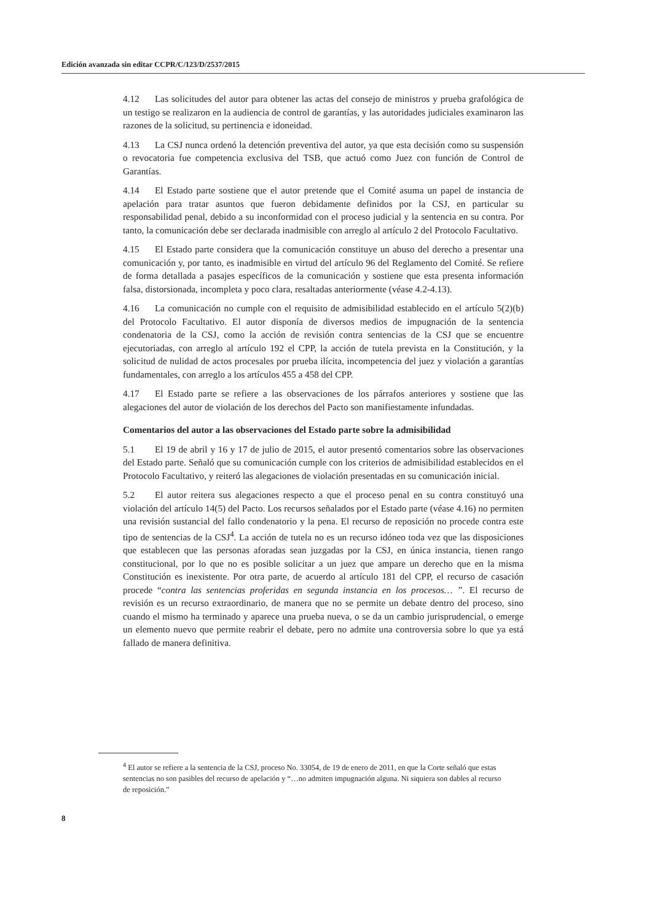Edición avanzada sin editar CCPR/C/123/D/2537/2015
4.12 Las solicitudes del autor para obtener las actas del consejo de ministros y prueba grafológica de un testigo se realizaron en la audiencia de control de garantías, y las autoridades judiciales examinaron las razones de la solicitud, su pertinencia e idoneidad.
4.13 La CSJ nunca ordenó la detención preventiva del autor, ya que esta decisión como su suspensión o revocatoria fue competencia exclusiva del TSB, que actuó como Juez con función de Control de Garantías.
4.14 El Estado parte sostiene que el autor pretende que el Comité asuma un papel de instancia de apelación para tratar asuntos que fueron debidamente definidos por la CSJ, en particular su responsabilidad penal, debido a su inconformidad con el proceso judicial y la sentencia en su contra. Por tanto, la comunicación debe ser declarada inadmisible con arreglo al artículo 2 del Protocolo Facultativo.
4.15 El Estado parte considera que la comunicación constituye un abuso del derecho a presentar una comunicación y, por tanto, es inadmisible en virtud del artículo 96 del Reglamento del Comité. Se refiere de forma detallada a pasajes específicos de la comunicación y sostiene que esta presenta información falsa, distorsionada, incompleta y poco clara, resaltadas anteriormente (véase 4.2-4.13).
4.16 La comunicación no cumple con el requisito de admisibilidad establecido en el artículo 5(2)(b) del Protocolo Facultativo. El autor disponía de diversos medios de impugnación de la sentencia condenatoria de la CSJ, como la acción de revisión contra sentencias de la CSJ que se encuentre ejecutoriadas, con arreglo al artículo 192 el CPP, la acción de tutela prevista en la Constitución, y la solicitud de nulidad de actos procesales por prueba ilícita, incompetencia del juez y violación a garantías fundamentales, con arreglo a los artículos 455 a 458 del CPP.
4.17 El Estado parte se refiere a las observaciones de los párrafos anteriores y sostiene que las alegaciones del autor de violación de los derechos del Pacto son manifiestamente infundadas.
Comentarios del autor a las observaciones del Estado parte sobre la admisibilidad
5.1 El 19 de abril y 16 y 17 de julio de 2015, el autor presentó comentarios sobre las observaciones del Estado parte. Señaló que su comunicación cumple con los criterios de admisibilidad establecidos en el Protocolo Facultativo, y reiteró las alegaciones de violación presentadas en su comunicación inicial.
5.2 El autor reitera sus alegaciones respecto a que el proceso penal en su contra constituyó una violación del artículo 14(5) del Pacto. Los recursos señalados por el Estado parte (véase 4.16) no permiten una revisión sustancial del fallo condenatorio y la pena. El recurso de reposición no procede contra este tipo de sentencias de la CSJ<sup>4</sup>. La acción de tutela no es un recurso idóneo toda vez que las disposiciones que establecen que las personas aforadas sean juzgadas por la CSJ, en única instancia, tienen rango constitucional, por lo que no es posible solicitar a un juez que ampare un derecho que en la misma Constitución es inexistente. Por otra parte, de acuerdo al artículo 181 del CPP, el recurso de casación procede “contra las sentencias proferidas en segunda instancia en los procesos… ”. El recurso de revisión es un recurso extraordinario, de manera que no se permite un debate dentro del proceso, sino cuando el mismo ha terminado y aparece una prueba nueva, o se da un cambio jurisprudencial, o emerge un elemento nuevo que permite reabrir el debate, pero no admite una controversia sobre lo que ya está fallado de manera definitiva.
<sup>4</sup> El autor se refiere a la sentencia de la CSJ, proceso No. 33054, de 19 de enero de 2011, en que la Corte señaló que estas sentencias no son pasibles del recurso de apelación y “…no admiten impugnación alguna. Ni siquiera son dables al recurso de reposición.”
8